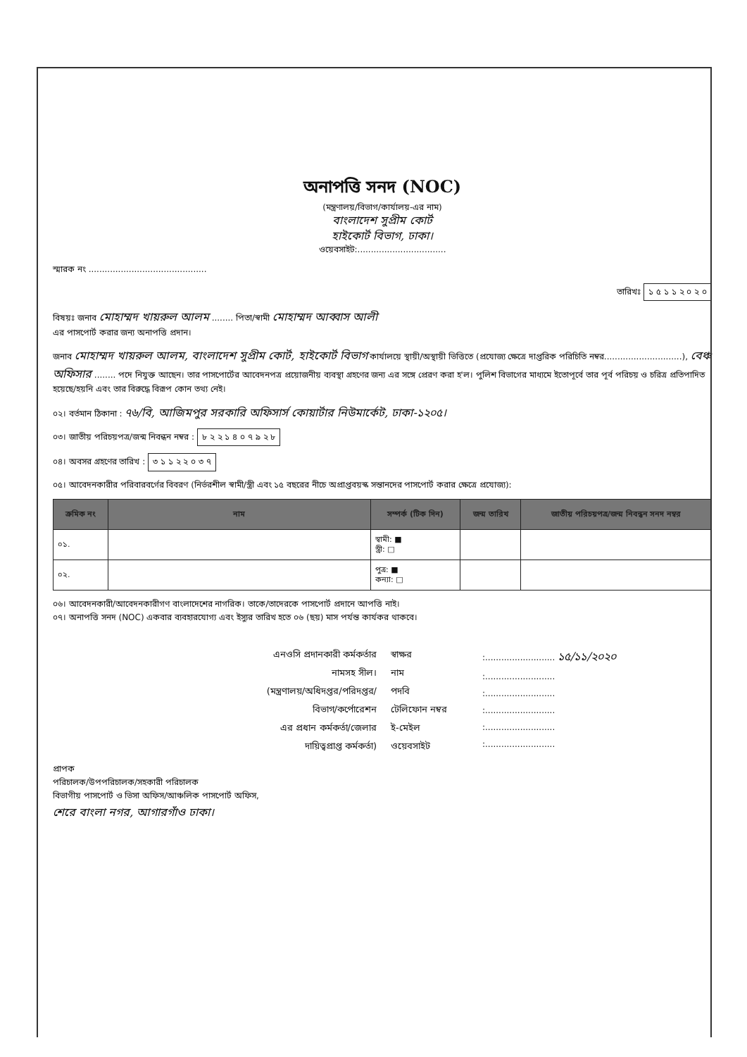অনাপত্তি সনদ (NOC)
(মন্ত্রণালয়/বিভাগ/কার্যালয়-এর নাম)
বাংলাদেশ সুপ্রীম কোর্ট
হাইকোর্ট বিভাগ, ঢাকা।
ওয়েবসাইট:.................................
স্মারক নং ............................................
তারিখঃ ১ ৫ ১ ১ ২ ০ ২ ০
বিষয়ঃ জনাব মোহাম্মদ খায়রুল আলম ........ পিতা/স্বামী মোহাম্মদ আব্বাস আলী
এর পাসপোর্ট করার জন্য অনাপত্তি প্রদান।
জনাব মোহাম্মদ খায়রুল আলম, বাংলাদেশ সুপ্রীম কোর্ট, হাইকোর্ট বিভাগ কার্যালয়ে স্থায়ী/অস্থায়ী ভিত্তিতে (প্রযোজ্য ক্ষেত্রে দাপ্তরিক পরিচিতি নম্বর.............................), বেঞ্চ অফিসার ........ পদে নিযুক্ত আছেন। তার পাসপোর্টের আবেদনপত্র প্রয়োজনীয় ব্যবস্থা গ্রহণের জন্য এর সঙ্গে প্রেরণ করা হ'ল। পুলিশ বিভাগের মাধ্যমে ইতোপূর্বে তার পূর্ব পরিচয় ও চরিত্র প্রতিপাদিত হয়েছে/হয়নি এবং তার বিরুদ্ধে বিরূপ কোন তথ্য নেই।
০২। বর্তমান ঠিকানা : ৭৬/বি, আজিমপুর সরকারি অফিসার্স কোয়ার্টার নিউমার্কেট, ঢাকা-১২০৫।
০৩। জাতীয় পরিচয়পত্র/জন্ম নিবন্ধন নম্বর : ৮ ২ ২ ১ ৪ ০ ৭ ৯ ২ ৮
০৪। অবসর গ্রহণের তারিখ : ৩ ১ ১ ২ ২ ০ ৩ ৭
০৫। আবেদনকারীর পরিবারবর্গের বিবরণ (নির্ভরশীল স্বামী/স্ত্রী এবং ১৫ বছরের নীচে অপ্রাপ্তবয়স্ক সন্তানদের পাসপোর্ট করার ক্ষেত্রে প্রযোজ্য):
| ক্রমিক নং | নাম | সম্পর্ক (টিক দিন) | জন্ম তারিখ | জাতীয় পরিচয়পত্র/জন্ম নিবন্ধন সনদ নম্বর |
| --- | --- | --- | --- | --- |
| ০১. | | স্বামী: ■ স্ত্রী: □ | | |
| ০২. | | পুত্র: ■ কন্যা: □ | | |
০৬। আবেদনকারী/আবেদনকারীগণ বাংলাদেশের নাগরিক। তাকে/তাদেরকে পাসপোর্ট প্রদানে আপত্তি নাই।
০৭। অনাপত্তি সনদ (NOC) একবার ব্যবহারযোগ্য এবং ইস্যুর তারিখ হতে ০৬ (ছয়) মাস পর্যন্ত কার্যকর থাকবে।
এনওসি প্রদানকারী কর্মকর্তার
নামসহ সীল।
(মন্ত্রণালয়/অধিদপ্তর/পরিদপ্তর/
বিভাগ/কর্পোরেশন
এর প্রধান কর্মকর্তা/জেলার
দায়িত্বপ্রাপ্ত কর্মকর্তা)
স্বাক্ষর
নাম
পদবি
টেলিফোন নম্বর
ই-মেইল
ওয়েবসাইট
:.......................... ১৫/১১/২০২০
:..........................
:..........................
:..........................
:..........................
:..........................
প্রাপক
পরিচালক/উপপরিচালক/সহকারী পরিচালক
বিভাগীয় পাসপোর্ট ও ভিসা অফিস/আঞ্চলিক পাসপোর্ট অফিস,
শেরে বাংলা নগর, আগারগাঁও ঢাকা।